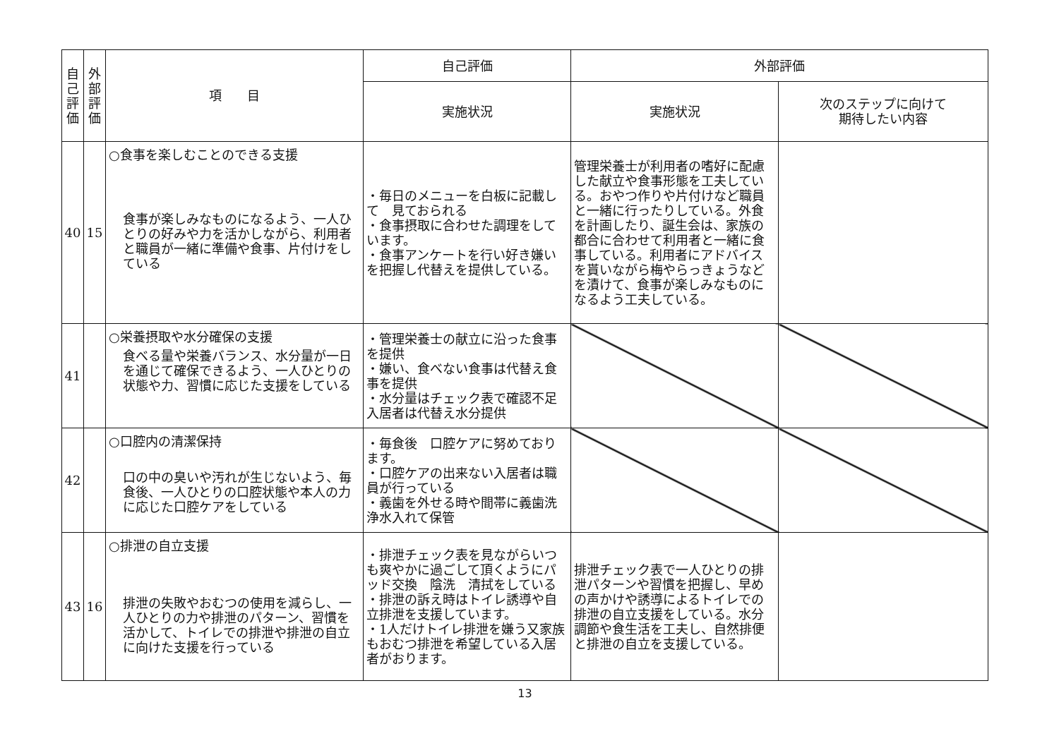| 自 己 評 価 | 外 部 評 価 | 項 目 | 自己評価 | 外部評価 | |
| --- | --- | --- | --- | --- | --- |
| | | | 実施状況 | 実施状況 | 次のステップに向けて 期待したい内容 |
| 40 | 15 | ○食事を楽しむことのできる支援 食事が楽しみなものになるよう、一人ひとりの好みや力を活かしながら、利用者と職員が一緒に準備や食事、片付けをしている | ・毎日のメニューを白板に記載して 見ておられる ・食事摂取に合わせた調理をしています。 ・食事アンケートを行い好き嫌いを把握し代替えを提供している。 | 管理栄養士が利用者の嗜好に配慮した献立や食事形態を工夫している。おやつ作りや片付けなど職員と一緒に行ったりしている。外食を計画したり、誕生会は、家族の都合に合わせて利用者と一緒に食事している。利用者にアドバイスを貰いながら梅やらっきょうなどを漬けて、食事が楽しみなものになるよう工夫している。 | |
| 41 | | ○栄養摂取や水分確保の支援 食べる量や栄養バランス、水分量が一日を通じて確保できるよう、一人ひとりの状態や力、習慣に応じた支援をしている | ・管理栄養士の献立に沿った食事を提供 ・嫌い、食べない食事は代替え食事を提供 ・水分量はチェック表で確認不足入居者は代替え水分提供 | | |
| 42 | | ○口腔内の清潔保持 口の中の臭いや汚れが生じないよう、毎食後、一人ひとりの口腔状態や本人の力に応じた口腔ケアをしている | ・毎食後 口腔ケアに努めております。 ・口腔ケアの出来ない入居者は職員が行っている ・義歯を外せる時や間帯に義歯洗浄水入れて保管 | | |
| 43 | 16 | ○排泄の自立支援 排泄の失敗やおむつの使用を減らし、一人ひとりの力や排泄のパターン、習慣を活かして、トイレでの排泄や排泄の自立に向けた支援を行っている | ・排泄チェック表を見ながらいつも爽やかに過ごして頂くようにパッド交換 陰洗 清拭をしている ・排泄の訴え時はトイレ誘導や自立排泄を支援しています。 ・1人だけトイレ排泄を嫌う又家族もおむつ排泄を希望している入居者がおります。 | 排泄チェック表で一人ひとりの排泄パターンや習慣を把握し、早めの声かけや誘導によるトイレでの排泄の自立支援をしている。水分調節や食生活を工夫し、自然排便と排泄の自立を支援している。 | |
13